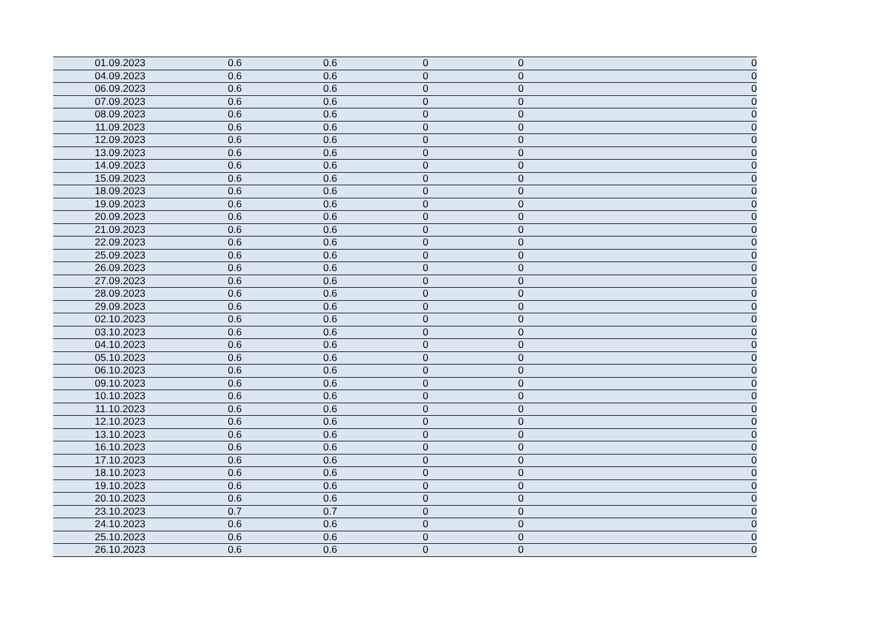| 01.09.2023 | 0.6 | 0.6 | 0 | 0 | 0 |
| 04.09.2023 | 0.6 | 0.6 | 0 | 0 | 0 |
| 06.09.2023 | 0.6 | 0.6 | 0 | 0 | 0 |
| 07.09.2023 | 0.6 | 0.6 | 0 | 0 | 0 |
| 08.09.2023 | 0.6 | 0.6 | 0 | 0 | 0 |
| 11.09.2023 | 0.6 | 0.6 | 0 | 0 | 0 |
| 12.09.2023 | 0.6 | 0.6 | 0 | 0 | 0 |
| 13.09.2023 | 0.6 | 0.6 | 0 | 0 | 0 |
| 14.09.2023 | 0.6 | 0.6 | 0 | 0 | 0 |
| 15.09.2023 | 0.6 | 0.6 | 0 | 0 | 0 |
| 18.09.2023 | 0.6 | 0.6 | 0 | 0 | 0 |
| 19.09.2023 | 0.6 | 0.6 | 0 | 0 | 0 |
| 20.09.2023 | 0.6 | 0.6 | 0 | 0 | 0 |
| 21.09.2023 | 0.6 | 0.6 | 0 | 0 | 0 |
| 22.09.2023 | 0.6 | 0.6 | 0 | 0 | 0 |
| 25.09.2023 | 0.6 | 0.6 | 0 | 0 | 0 |
| 26.09.2023 | 0.6 | 0.6 | 0 | 0 | 0 |
| 27.09.2023 | 0.6 | 0.6 | 0 | 0 | 0 |
| 28.09.2023 | 0.6 | 0.6 | 0 | 0 | 0 |
| 29.09.2023 | 0.6 | 0.6 | 0 | 0 | 0 |
| 02.10.2023 | 0.6 | 0.6 | 0 | 0 | 0 |
| 03.10.2023 | 0.6 | 0.6 | 0 | 0 | 0 |
| 04.10.2023 | 0.6 | 0.6 | 0 | 0 | 0 |
| 05.10.2023 | 0.6 | 0.6 | 0 | 0 | 0 |
| 06.10.2023 | 0.6 | 0.6 | 0 | 0 | 0 |
| 09.10.2023 | 0.6 | 0.6 | 0 | 0 | 0 |
| 10.10.2023 | 0.6 | 0.6 | 0 | 0 | 0 |
| 11.10.2023 | 0.6 | 0.6 | 0 | 0 | 0 |
| 12.10.2023 | 0.6 | 0.6 | 0 | 0 | 0 |
| 13.10.2023 | 0.6 | 0.6 | 0 | 0 | 0 |
| 16.10.2023 | 0.6 | 0.6 | 0 | 0 | 0 |
| 17.10.2023 | 0.6 | 0.6 | 0 | 0 | 0 |
| 18.10.2023 | 0.6 | 0.6 | 0 | 0 | 0 |
| 19.10.2023 | 0.6 | 0.6 | 0 | 0 | 0 |
| 20.10.2023 | 0.6 | 0.6 | 0 | 0 | 0 |
| 23.10.2023 | 0.7 | 0.7 | 0 | 0 | 0 |
| 24.10.2023 | 0.6 | 0.6 | 0 | 0 | 0 |
| 25.10.2023 | 0.6 | 0.6 | 0 | 0 | 0 |
| 26.10.2023 | 0.6 | 0.6 | 0 | 0 | 0 |